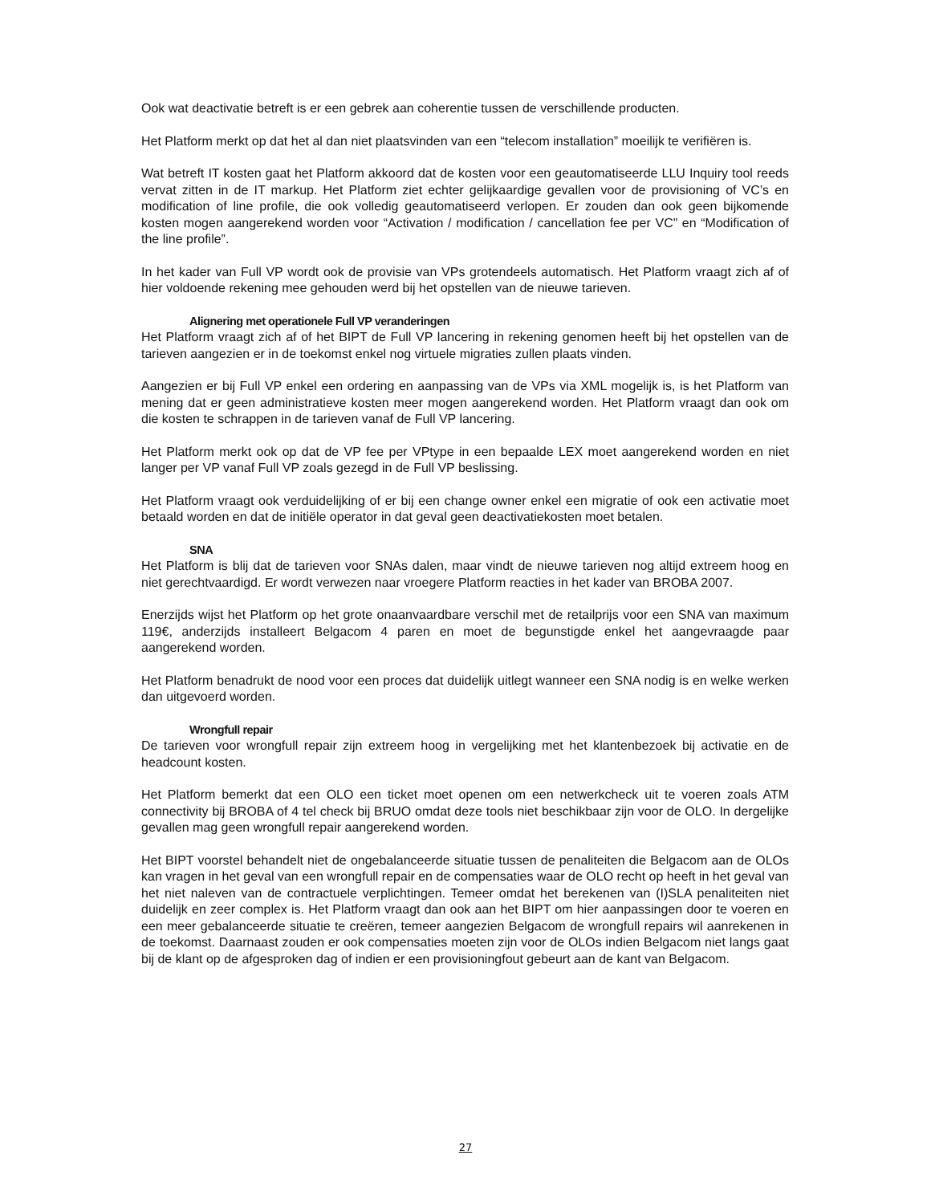Ook wat deactivatie betreft is er een gebrek aan coherentie tussen de verschillende producten.
Het Platform merkt op dat het al dan niet plaatsvinden van een “telecom installation” moeilijk te verifiëren is.
Wat betreft IT kosten gaat het Platform akkoord dat de kosten voor een geautomatiseerde LLU Inquiry tool reeds vervat zitten in de IT markup. Het Platform ziet echter gelijkaardige gevallen voor de provisioning of VC’s en modification of line profile, die ook volledig geautomatiseerd verlopen. Er zouden dan ook geen bijkomende kosten mogen aangerekend worden voor “Activation / modification / cancellation fee per VC” en “Modification of the line profile”.
In het kader van Full VP wordt ook de provisie van VPs grotendeels automatisch. Het Platform vraagt zich af of hier voldoende rekening mee gehouden werd bij het opstellen van de nieuwe tarieven.
Alignering met operationele Full VP veranderingen
Het Platform vraagt zich af of het BIPT de Full VP lancering in rekening genomen heeft bij het opstellen van de tarieven aangezien er in de toekomst enkel nog virtuele migraties zullen plaats vinden.
Aangezien er bij Full VP enkel een ordering en aanpassing van de VPs via XML mogelijk is, is het Platform van mening dat er geen administratieve kosten meer mogen aangerekend worden. Het Platform vraagt dan ook om die kosten te schrappen in de tarieven vanaf de Full VP lancering.
Het Platform merkt ook op dat de VP fee per VPtype in een bepaalde LEX moet aangerekend worden en niet langer per VP vanaf Full VP zoals gezegd in de Full VP beslissing.
Het Platform vraagt ook verduidelijking of er bij een change owner enkel een migratie of ook een activatie moet betaald worden en dat de initiële operator in dat geval geen deactivatiekosten moet betalen.
SNA
Het Platform is blij dat de tarieven voor SNAs dalen, maar vindt de nieuwe tarieven nog altijd extreem hoog en niet gerechtvaardigd. Er wordt verwezen naar vroegere Platform reacties in het kader van BROBA 2007.
Enerzijds wijst het Platform op het grote onaanvaardbare verschil met de retailprijs voor een SNA van maximum 119€, anderzijds installeert Belgacom 4 paren en moet de begunstigde enkel het aangevraagde paar aangerekend worden.
Het Platform benadrukt de nood voor een proces dat duidelijk uitlegt wanneer een SNA nodig is en welke werken dan uitgevoerd worden.
Wrongfull repair
De tarieven voor wrongfull repair zijn extreem hoog in vergelijking met het klantenbezoek bij activatie en de headcount kosten.
Het Platform bemerkt dat een OLO een ticket moet openen om een netwerkcheck uit te voeren zoals ATM connectivity bij BROBA of 4 tel check bij BRUO omdat deze tools niet beschikbaar zijn voor de OLO. In dergelijke gevallen mag geen wrongfull repair aangerekend worden.
Het BIPT voorstel behandelt niet de ongebalanceerde situatie tussen de penaliteiten die Belgacom aan de OLOs kan vragen in het geval van een wrongfull repair en de compensaties waar de OLO recht op heeft in het geval van het niet naleven van de contractuele verplichtingen. Temeer omdat het berekenen van (I)SLA penaliteiten niet duidelijk en zeer complex is. Het Platform vraagt dan ook aan het BIPT om hier aanpassingen door te voeren en een meer gebalanceerde situatie te creëren, temeer aangezien Belgacom de wrongfull repairs wil aanrekenen in de toekomst. Daarnaast zouden er ook compensaties moeten zijn voor de OLOs indien Belgacom niet langs gaat bij de klant op de afgesproken dag of indien er een provisioningfout gebeurt aan de kant van Belgacom.
27